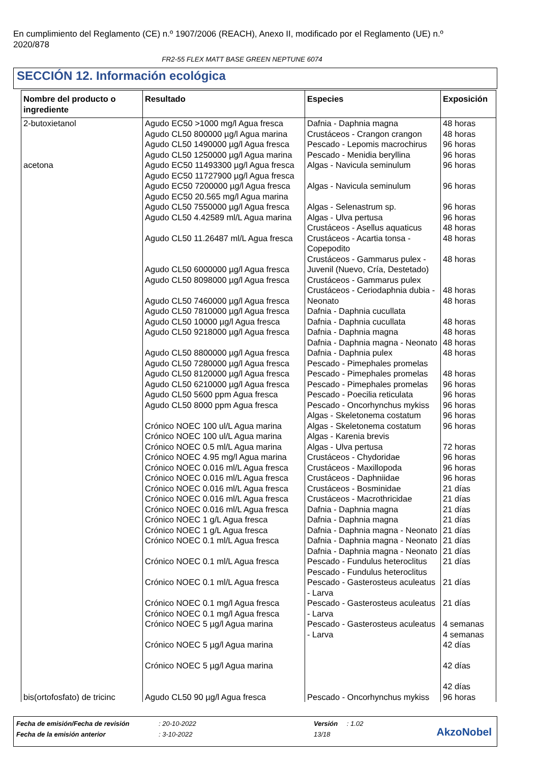En cumplimiento del Reglamento (CE) n.º 1907/2006 (REACH), Anexo II, modificado por el Reglamento (UE) n.º 2020/878
FR2-55 FLEX MATT BASE GREEN NEPTUNE 6074
SECCIÓN 12. Información ecológica
| Nombre del producto o ingrediente | Resultado | Especies | Exposición |
| --- | --- | --- | --- |
| 2-butoxietanol | Agudo EC50 >1000 mg/l Agua fresca Agudo CL50 800000 µg/l Agua marina Agudo CL50 1490000 µg/l Agua fresca Agudo CL50 1250000 µg/l Agua marina | Dafnia - Daphnia magna Crustáceos - Crangon crangon Pescado - Lepomis macrochirus Pescado - Menidia beryllina | 48 horas 48 horas 96 horas 96 horas |
| acetona | Agudo EC50 11493300 µg/l Agua fresca Agudo EC50 11727900 µg/l Agua fresca Agudo EC50 7200000 µg/l Agua fresca Agudo EC50 20.565 mg/l Agua marina Agudo CL50 7550000 µg/l Agua fresca Agudo CL50 4.42589 ml/L Agua marina Agudo CL50 11.26487 ml/L Agua fresca Agudo CL50 6000000 µg/l Agua fresca Agudo CL50 8098000 µg/l Agua fresca Agudo CL50 7460000 µg/l Agua fresca Agudo CL50 7810000 µg/l Agua fresca Agudo CL50 10000 µg/l Agua fresca Agudo CL50 9218000 µg/l Agua fresca Agudo CL50 8800000 µg/l Agua fresca Agudo CL50 7280000 µg/l Agua fresca Agudo CL50 8120000 µg/l Agua fresca Agudo CL50 6210000 µg/l Agua fresca Agudo CL50 5600 ppm Agua fresca Agudo CL50 8000 ppm Agua fresca Crónico NOEC 100 ul/L Agua marina Crónico NOEC 100 ul/L Agua marina Crónico NOEC 0.5 ml/L Agua marina Crónico NOEC 4.95 mg/l Agua marina Crónico NOEC 0.016 ml/L Agua fresca Crónico NOEC 0.016 ml/L Agua fresca Crónico NOEC 0.016 ml/L Agua fresca Crónico NOEC 0.016 ml/L Agua fresca Crónico NOEC 0.016 ml/L Agua fresca Crónico NOEC 1 g/L Agua fresca Crónico NOEC 1 g/L Agua fresca Crónico NOEC 0.1 ml/L Agua fresca Crónico NOEC 0.1 ml/L Agua fresca Crónico NOEC 0.1 ml/L Agua fresca Crónico NOEC 0.1 mg/l Agua fresca Crónico NOEC 0.1 mg/l Agua fresca Crónico NOEC 5 µg/l Agua marina Crónico NOEC 5 µg/l Agua marina Crónico NOEC 5 µg/l Agua marina | Algas - Navicula seminulum Algas - Navicula seminulum Algas - Selenastrum sp. Algas - Ulva pertusa Crustáceos - Asellus aquaticus Crustáceos - Acartia tonsa - Copepodito Crustáceos - Gammarus pulex - Juvenil (Nuevo, Cría, Destetado) Crustáceos - Gammarus pulex Crustáceos - Ceriodaphnia dubia - Neonato Dafnia - Daphnia cucullata Dafnia - Daphnia cucullata Dafnia - Daphnia magna Dafnia - Daphnia magna - Neonato Dafnia - Daphnia pulex Pescado - Pimephales promelas Pescado - Pimephales promelas Pescado - Pimephales promelas Pescado - Poecilia reticulata Pescado - Oncorhynchus mykiss Algas - Skeletonema costatum Algas - Skeletonema costatum Algas - Karenia brevis Algas - Ulva pertusa Crustáceos - Chydoridae Crustáceos - Maxillopoda Crustáceos - Daphniidae Crustáceos - Bosminidae Crustáceos - Macrothricidae Dafnia - Daphnia magna Dafnia - Daphnia magna Dafnia - Daphnia magna - Neonato Dafnia - Daphnia magna - Neonato Dafnia - Daphnia magna - Neonato Pescado - Fundulus heteroclitus Pescado - Fundulus heteroclitus Pescado - Gasterosteus aculeatus - Larva Pescado - Gasterosteus aculeatus - Larva Pescado - Gasterosteus aculeatus - Larva | 96 horas 96 horas 96 horas 96 horas 48 horas 48 horas 48 horas 48 horas 48 horas 48 horas 48 horas 48 horas 48 horas 48 horas 96 horas 96 horas 96 horas 96 horas 96 horas 72 horas 96 horas 96 horas 96 horas 21 días 21 días 21 días 21 días 21 días 21 días 21 días 21 días 21 días 21 días 4 semanas 4 semanas 42 días 42 días 42 días |
| bis(ortofosfato) de tricinc | Agudo CL50 90 µg/l Agua fresca | Pescado - Oncorhynchus mykiss | 96 horas |
Fecha de emisión/Fecha de revisión: 20-10-2022 Versión: 1.02
Fecha de la emisión anterior: 3-10-2022 13/18
AkzoNobel